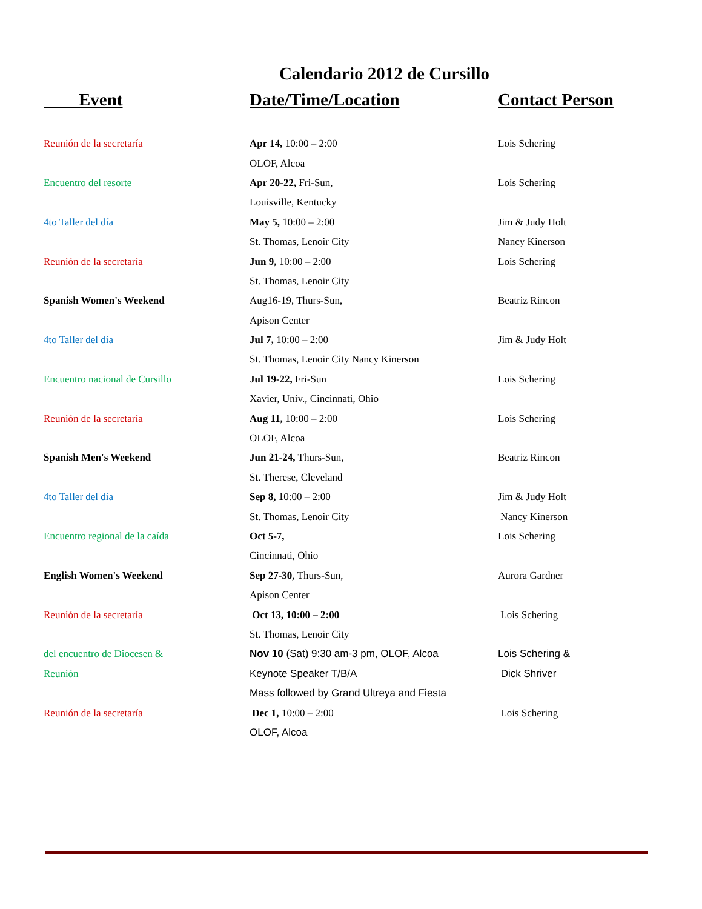Calendario 2012 de Cursillo
| Event | Date/Time/Location | Contact Person |
| --- | --- | --- |
| Reunión de la secretaría | Apr 14, 10:00 – 2:00 | Lois Schering |
| | OLOF, Alcoa | |
| Encuentro del resorte | Apr 20-22, Fri-Sun, | Lois Schering |
| | Louisville, Kentucky | |
| 4to Taller del día | May 5, 10:00 – 2:00 | Jim & Judy Holt |
| | St. Thomas, Lenoir City | Nancy Kinerson |
| Reunión de la secretaría | Jun 9, 10:00 – 2:00 | Lois Schering |
| | St. Thomas, Lenoir City | |
| Spanish Women's Weekend | Aug16-19, Thurs-Sun, | Beatriz Rincon |
| | Apison Center | |
| 4to Taller del día | Jul 7, 10:00 – 2:00 | Jim & Judy Holt |
| | St. Thomas, Lenoir City Nancy Kinerson | |
| Encuentro nacional de Cursillo | Jul 19-22, Fri-Sun | Lois Schering |
| | Xavier, Univ., Cincinnati, Ohio | |
| Reunión de la secretaría | Aug 11, 10:00 – 2:00 | Lois Schering |
| | OLOF, Alcoa | |
| Spanish Men's Weekend | Jun 21-24, Thurs-Sun, | Beatriz Rincon |
| | St. Therese, Cleveland | |
| 4to Taller del día | Sep 8, 10:00 – 2:00 | Jim & Judy Holt |
| | St. Thomas, Lenoir City | Nancy Kinerson |
| Encuentro regional de la caída | Oct 5-7, | Lois Schering |
| | Cincinnati, Ohio | |
| English Women's Weekend | Sep 27-30, Thurs-Sun, | Aurora Gardner |
| | Apison Center | |
| Reunión de la secretaría | Oct 13, 10:00 – 2:00 | Lois Schering |
| | St. Thomas, Lenoir City | |
| del encuentro de Diocesen & | Nov 10 (Sat) 9:30 am-3 pm, OLOF, Alcoa | Lois Schering & |
| Reunión | Keynote Speaker T/B/A | Dick Shriver |
| | Mass followed by Grand Ultreya and Fiesta | |
| Reunión de la secretaría | Dec 1, 10:00 – 2:00 | Lois Schering |
| | OLOF, Alcoa | |